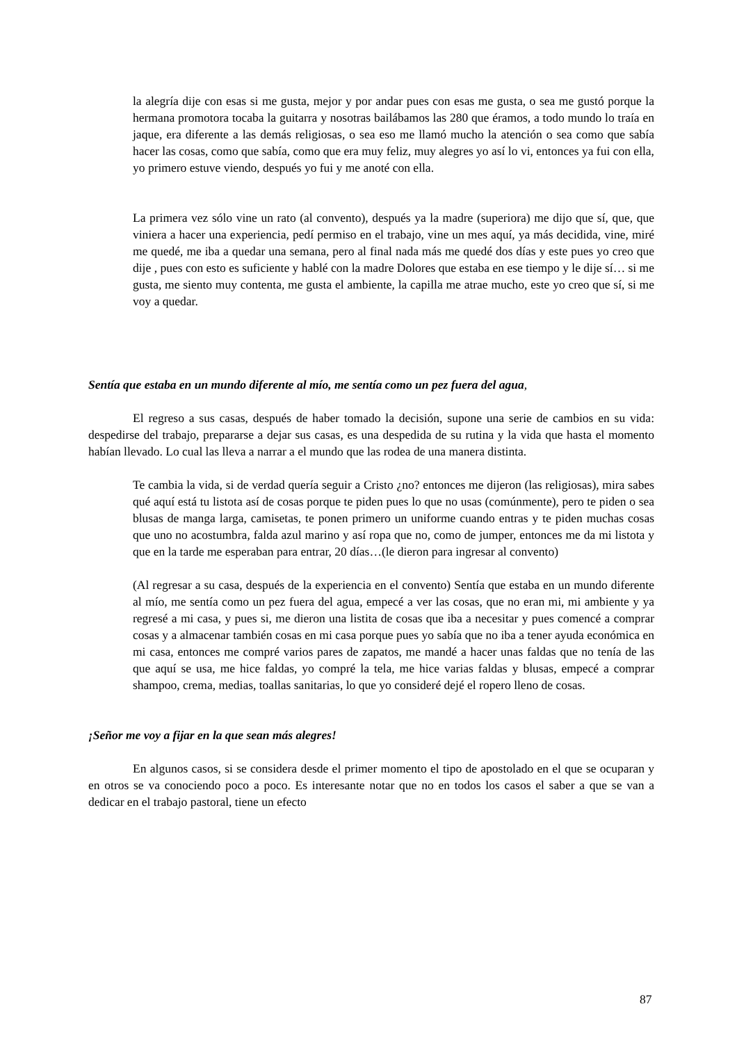la alegría dije con esas si me gusta, mejor y por andar pues con esas me gusta, o sea me gustó porque la hermana promotora tocaba la guitarra y nosotras bailábamos las 280 que éramos, a todo mundo lo traía en jaque, era diferente a las demás religiosas, o sea eso me llamó mucho la atención o sea como que sabía hacer las cosas, como que sabía, como que era muy feliz, muy alegres yo así lo vi, entonces ya fui con ella, yo primero estuve viendo, después yo fui y me anoté con ella.
La primera vez sólo vine un rato (al convento), después ya la madre (superiora) me dijo que sí, que, que viniera a hacer una experiencia, pedí permiso en el trabajo, vine un mes aquí, ya más decidida, vine, miré me quedé, me iba a quedar una semana, pero al final nada más me quedé dos días y este pues yo creo que dije , pues con esto es suficiente y hablé con la madre Dolores que estaba en ese tiempo y le dije sí… si me gusta, me siento muy contenta, me gusta el ambiente, la capilla me atrae mucho, este yo creo que sí, si me voy a quedar.
Sentía que estaba en un mundo diferente al mío, me sentía como un pez fuera del agua,
El regreso a sus casas, después de haber tomado la decisión, supone una serie de cambios en su vida: despedirse del trabajo, prepararse a dejar sus casas, es una despedida de su rutina y la vida que hasta el momento habían llevado. Lo cual las lleva a narrar a el mundo que las rodea de una manera distinta.
Te cambia la vida, si de verdad quería seguir a Cristo ¿no? entonces me dijeron (las religiosas), mira sabes qué aquí está tu listota así de cosas porque te piden pues lo que no usas (comúnmente), pero te piden o sea blusas de manga larga, camisetas, te ponen primero un uniforme cuando entras y te piden muchas cosas que uno no acostumbra, falda azul marino y así ropa que no, como de jumper, entonces me da mi listota y que en la tarde me esperaban para entrar, 20 días…(le dieron para ingresar al convento)
(Al regresar a su casa, después de la experiencia en el convento) Sentía que estaba en un mundo diferente al mío, me sentía como un pez fuera del agua, empecé a ver las cosas, que no eran mi, mi ambiente y ya regresé a mi casa, y pues si, me dieron una listita de cosas que iba a necesitar y pues comencé a comprar cosas y a almacenar también cosas en mi casa porque pues yo sabía que no iba a tener ayuda económica en mi casa, entonces me compré varios pares de zapatos, me mandé a hacer unas faldas que no tenía de las que aquí se usa, me hice faldas, yo compré la tela, me hice varias faldas y blusas, empecé a comprar shampoo, crema, medias, toallas sanitarias, lo que yo consideré dejé el ropero lleno de cosas.
¡Señor me voy a fijar en la que sean más alegres!
En algunos casos, si se considera desde el primer momento el tipo de apostolado en el que se ocuparan y en otros se va conociendo poco a poco. Es interesante notar que no en todos los casos el saber a que se van a dedicar en el trabajo pastoral, tiene un efecto
87